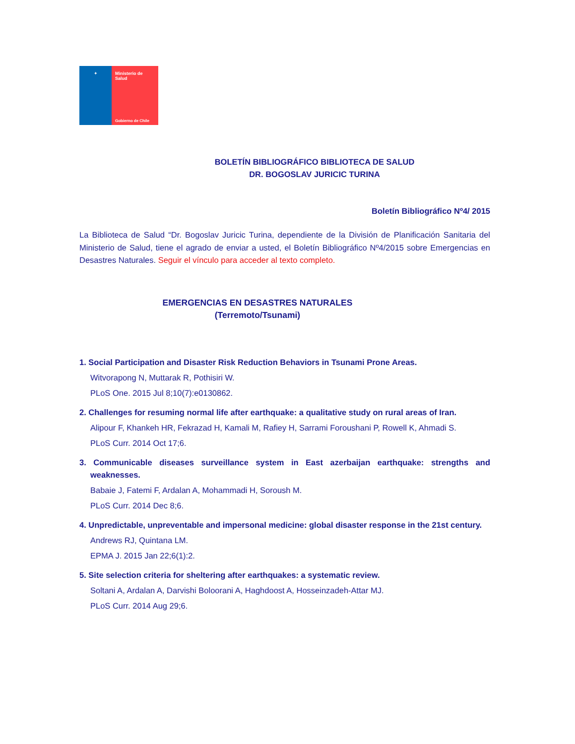✦ Ministerio de
Salud
Gobierno de Chile
BOLETÍN BIBLIOGRÁFICO BIBLIOTECA DE SALUD
DR. BOGOSLAV JURICIC TURINA
Boletín Bibliográfico Nº4/ 2015
La Biblioteca de Salud “Dr. Bogoslav Juricic Turina, dependiente de la División de Planificación Sanitaria del Ministerio de Salud, tiene el agrado de enviar a usted, el Boletín Bibliográfico Nº4/2015 sobre Emergencias en Desastres Naturales. Seguir el vínculo para acceder al texto completo.
EMERGENCIAS EN DESASTRES NATURALES
(Terremoto/Tsunami)
1. Social Participation and Disaster Risk Reduction Behaviors in Tsunami Prone Areas.
Witvorapong N, Muttarak R, Pothisiri W.
PLoS One. 2015 Jul 8;10(7):e0130862.
2. Challenges for resuming normal life after earthquake: a qualitative study on rural areas of Iran.
Alipour F, Khankeh HR, Fekrazad H, Kamali M, Rafiey H, Sarrami Foroushani P, Rowell K, Ahmadi S.
PLoS Curr. 2014 Oct 17;6.
3. Communicable diseases surveillance system in East azerbaijan earthquake: strengths and weaknesses.
Babaie J, Fatemi F, Ardalan A, Mohammadi H, Soroush M.
PLoS Curr. 2014 Dec 8;6.
4. Unpredictable, unpreventable and impersonal medicine: global disaster response in the 21st century.
Andrews RJ, Quintana LM.
EPMA J. 2015 Jan 22;6(1):2.
5. Site selection criteria for sheltering after earthquakes: a systematic review.
Soltani A, Ardalan A, Darvishi Boloorani A, Haghdoost A, Hosseinzadeh-Attar MJ.
PLoS Curr. 2014 Aug 29;6.